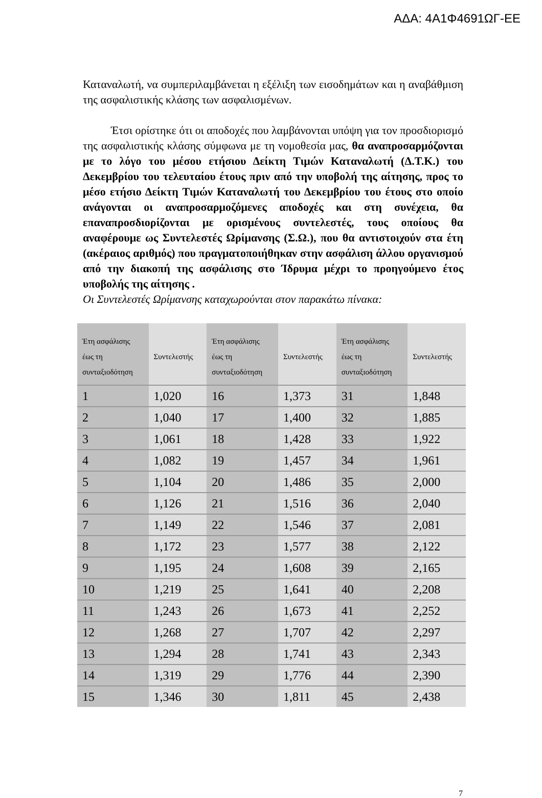ΑΔΑ: 4Α1Φ4691ΩΓ-ΕΕ
Καταναλωτή, να συμπεριλαμβάνεται η εξέλιξη των εισοδημάτων και η αναβάθμιση της ασφαλιστικής κλάσης των ασφαλισμένων.
Έτσι ορίστηκε ότι οι αποδοχές που λαμβάνονται υπόψη για τον προσδιορισμό της ασφαλιστικής κλάσης σύμφωνα με τη νομοθεσία μας, θα αναπροσαρμόζονται με το λόγο του μέσου ετήσιου Δείκτη Τιμών Καταναλωτή (Δ.Τ.Κ.) του Δεκεμβρίου του τελευταίου έτους πριν από την υποβολή της αίτησης, προς το μέσο ετήσιο Δείκτη Τιμών Καταναλωτή του Δεκεμβρίου του έτους στο οποίο ανάγονται οι αναπροσαρμοζόμενες αποδοχές και στη συνέχεια, θα επαναπροσδιορίζονται με ορισμένους συντελεστές, τους οποίους θα αναφέρουμε ως Συντελεστές Ωρίμανσης (Σ.Ω.), που θα αντιστοιχούν στα έτη (ακέραιος αριθμός) που πραγματοποιήθηκαν στην ασφάλιση άλλου οργανισμού από την διακοπή της ασφάλισης στο Ίδρυμα μέχρι το προηγούμενο έτος υποβολής της αίτησης .
Οι Συντελεστές Ωρίμανσης καταχωρούνται στον παρακάτω πίνακα:
| Έτη ασφάλισης έως τη συνταξιοδότηση | Συντελεστής | Έτη ασφάλισης έως τη συνταξιοδότηση | Συντελεστής | Έτη ασφάλισης έως τη συνταξιοδότηση | Συντελεστής |
| --- | --- | --- | --- | --- | --- |
| 1 | 1,020 | 16 | 1,373 | 31 | 1,848 |
| 2 | 1,040 | 17 | 1,400 | 32 | 1,885 |
| 3 | 1,061 | 18 | 1,428 | 33 | 1,922 |
| 4 | 1,082 | 19 | 1,457 | 34 | 1,961 |
| 5 | 1,104 | 20 | 1,486 | 35 | 2,000 |
| 6 | 1,126 | 21 | 1,516 | 36 | 2,040 |
| 7 | 1,149 | 22 | 1,546 | 37 | 2,081 |
| 8 | 1,172 | 23 | 1,577 | 38 | 2,122 |
| 9 | 1,195 | 24 | 1,608 | 39 | 2,165 |
| 10 | 1,219 | 25 | 1,641 | 40 | 2,208 |
| 11 | 1,243 | 26 | 1,673 | 41 | 2,252 |
| 12 | 1,268 | 27 | 1,707 | 42 | 2,297 |
| 13 | 1,294 | 28 | 1,741 | 43 | 2,343 |
| 14 | 1,319 | 29 | 1,776 | 44 | 2,390 |
| 15 | 1,346 | 30 | 1,811 | 45 | 2,438 |
7